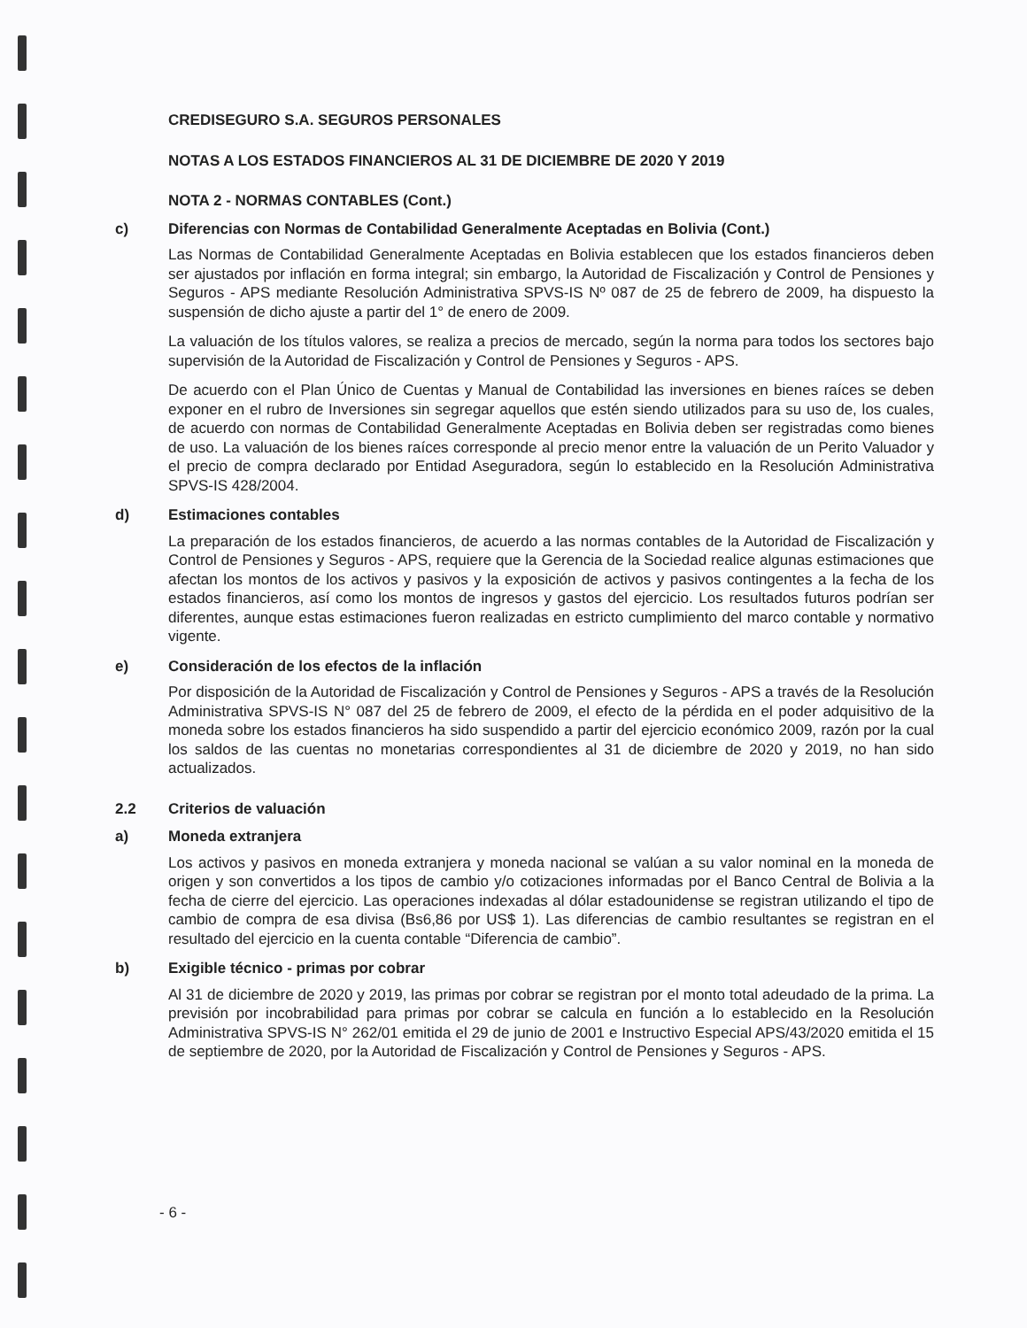CREDISEGURO S.A. SEGUROS PERSONALES
NOTAS A LOS ESTADOS FINANCIEROS AL 31 DE DICIEMBRE DE 2020 Y 2019
NOTA 2 - NORMAS CONTABLES (Cont.)
c) Diferencias con Normas de Contabilidad Generalmente Aceptadas en Bolivia (Cont.)
Las Normas de Contabilidad Generalmente Aceptadas en Bolivia establecen que los estados financieros deben ser ajustados por inflación en forma integral; sin embargo, la Autoridad de Fiscalización y Control de Pensiones y Seguros - APS mediante Resolución Administrativa SPVS-IS Nº 087 de 25 de febrero de 2009, ha dispuesto la suspensión de dicho ajuste a partir del 1° de enero de 2009.
La valuación de los títulos valores, se realiza a precios de mercado, según la norma para todos los sectores bajo supervisión de la Autoridad de Fiscalización y Control de Pensiones y Seguros - APS.
De acuerdo con el Plan Único de Cuentas y Manual de Contabilidad las inversiones en bienes raíces se deben exponer en el rubro de Inversiones sin segregar aquellos que estén siendo utilizados para su uso de, los cuales, de acuerdo con normas de Contabilidad Generalmente Aceptadas en Bolivia deben ser registradas como bienes de uso. La valuación de los bienes raíces corresponde al precio menor entre la valuación de un Perito Valuador y el precio de compra declarado por Entidad Aseguradora, según lo establecido en la Resolución Administrativa SPVS-IS 428/2004.
d) Estimaciones contables
La preparación de los estados financieros, de acuerdo a las normas contables de la Autoridad de Fiscalización y Control de Pensiones y Seguros - APS, requiere que la Gerencia de la Sociedad realice algunas estimaciones que afectan los montos de los activos y pasivos y la exposición de activos y pasivos contingentes a la fecha de los estados financieros, así como los montos de ingresos y gastos del ejercicio. Los resultados futuros podrían ser diferentes, aunque estas estimaciones fueron realizadas en estricto cumplimiento del marco contable y normativo vigente.
e) Consideración de los efectos de la inflación
Por disposición de la Autoridad de Fiscalización y Control de Pensiones y Seguros - APS a través de la Resolución Administrativa SPVS-IS N° 087 del 25 de febrero de 2009, el efecto de la pérdida en el poder adquisitivo de la moneda sobre los estados financieros ha sido suspendido a partir del ejercicio económico 2009, razón por la cual los saldos de las cuentas no monetarias correspondientes al 31 de diciembre de 2020 y 2019, no han sido actualizados.
2.2 Criterios de valuación
a) Moneda extranjera
Los activos y pasivos en moneda extranjera y moneda nacional se valúan a su valor nominal en la moneda de origen y son convertidos a los tipos de cambio y/o cotizaciones informadas por el Banco Central de Bolivia a la fecha de cierre del ejercicio. Las operaciones indexadas al dólar estadounidense se registran utilizando el tipo de cambio de compra de esa divisa (Bs6,86 por US$ 1). Las diferencias de cambio resultantes se registran en el resultado del ejercicio en la cuenta contable “Diferencia de cambio”.
b) Exigible técnico - primas por cobrar
Al 31 de diciembre de 2020 y 2019, las primas por cobrar se registran por el monto total adeudado de la prima. La previsión por incobrabilidad para primas por cobrar se calcula en función a lo establecido en la Resolución Administrativa SPVS-IS N° 262/01 emitida el 29 de junio de 2001 e Instructivo Especial APS/43/2020 emitida el 15 de septiembre de 2020, por la Autoridad de Fiscalización y Control de Pensiones y Seguros - APS.
- 6 -